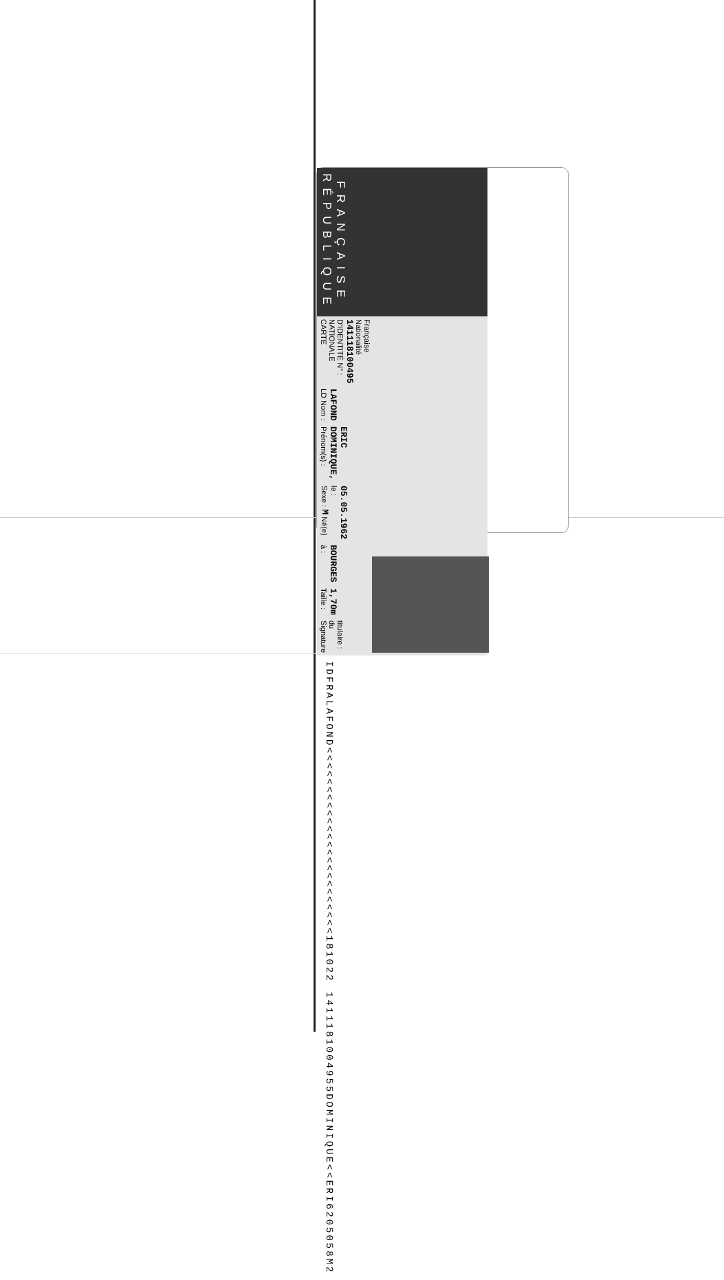RÉPUBLIQUE FRANÇAISE
CARTE NATIONALE D'IDENTITÉ N° : 141118100495 Nationalité Française
LD Nom : LAFOND
Prénom(s) : DOMINIQUE, ERIC
Sexe : M Né(e) le : 05.05.1962
à : BOURGES
Taille : 1,70m
Signature du titulaire :
IDFRALAFOND<<<<<<<<<<<<<<<<<<<<<<<<181022
1411181004955DOMINIQUE<<ERI6205058M2